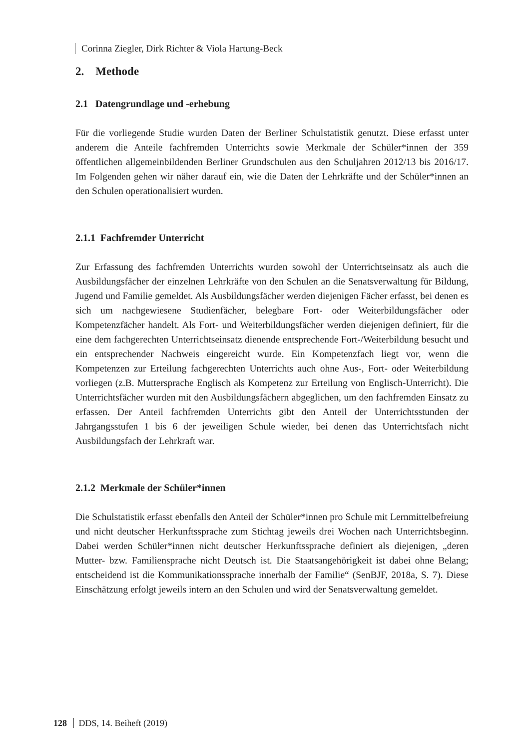Corinna Ziegler, Dirk Richter & Viola Hartung-Beck
2. Methode
2.1 Datengrundlage und -erhebung
Für die vorliegende Studie wurden Daten der Berliner Schulstatistik genutzt. Diese erfasst unter anderem die Anteile fachfremden Unterrichts sowie Merkmale der Schüler*innen der 359 öffentlichen allgemeinbildenden Berliner Grundschulen aus den Schuljahren 2012/13 bis 2016/17. Im Folgenden gehen wir näher darauf ein, wie die Daten der Lehrkräfte und der Schüler*innen an den Schulen operationalisiert wurden.
2.1.1 Fachfremder Unterricht
Zur Erfassung des fachfremden Unterrichts wurden sowohl der Unterrichtseinsatz als auch die Ausbildungsfächer der einzelnen Lehrkräfte von den Schulen an die Senatsverwaltung für Bildung, Jugend und Familie gemeldet. Als Ausbildungsfächer werden diejenigen Fächer erfasst, bei denen es sich um nachgewiesene Studienfächer, belegbare Fort- oder Weiterbildungsfächer oder Kompetenzfächer handelt. Als Fort- und Weiterbildungsfächer werden diejenigen definiert, für die eine dem fachgerechten Unterrichtseinsatz dienende entsprechende Fort-/Weiterbildung besucht und ein entsprechender Nachweis eingereicht wurde. Ein Kompetenzfach liegt vor, wenn die Kompetenzen zur Erteilung fachgerechten Unterrichts auch ohne Aus-, Fort- oder Weiterbildung vorliegen (z.B. Muttersprache Englisch als Kompetenz zur Erteilung von Englisch-Unterricht). Die Unterrichtsfächer wurden mit den Ausbildungsfächern abgeglichen, um den fachfremden Einsatz zu erfassen. Der Anteil fachfremden Unterrichts gibt den Anteil der Unterrichtsstunden der Jahrgangsstufen 1 bis 6 der jeweiligen Schule wieder, bei denen das Unterrichtsfach nicht Ausbildungsfach der Lehrkraft war.
2.1.2 Merkmale der Schüler*innen
Die Schulstatistik erfasst ebenfalls den Anteil der Schüler*innen pro Schule mit Lernmittelbefreiung und nicht deutscher Herkunftssprache zum Stichtag jeweils drei Wochen nach Unterrichtsbeginn. Dabei werden Schüler*innen nicht deutscher Herkunftssprache definiert als diejenigen, „deren Mutter- bzw. Familiensprache nicht Deutsch ist. Die Staatsangehörigkeit ist dabei ohne Belang; entscheidend ist die Kommunikationssprache innerhalb der Familie“ (SenBJF, 2018a, S. 7). Diese Einschätzung erfolgt jeweils intern an den Schulen und wird der Senatsverwaltung gemeldet.
128 DDS, 14. Beiheft (2019)